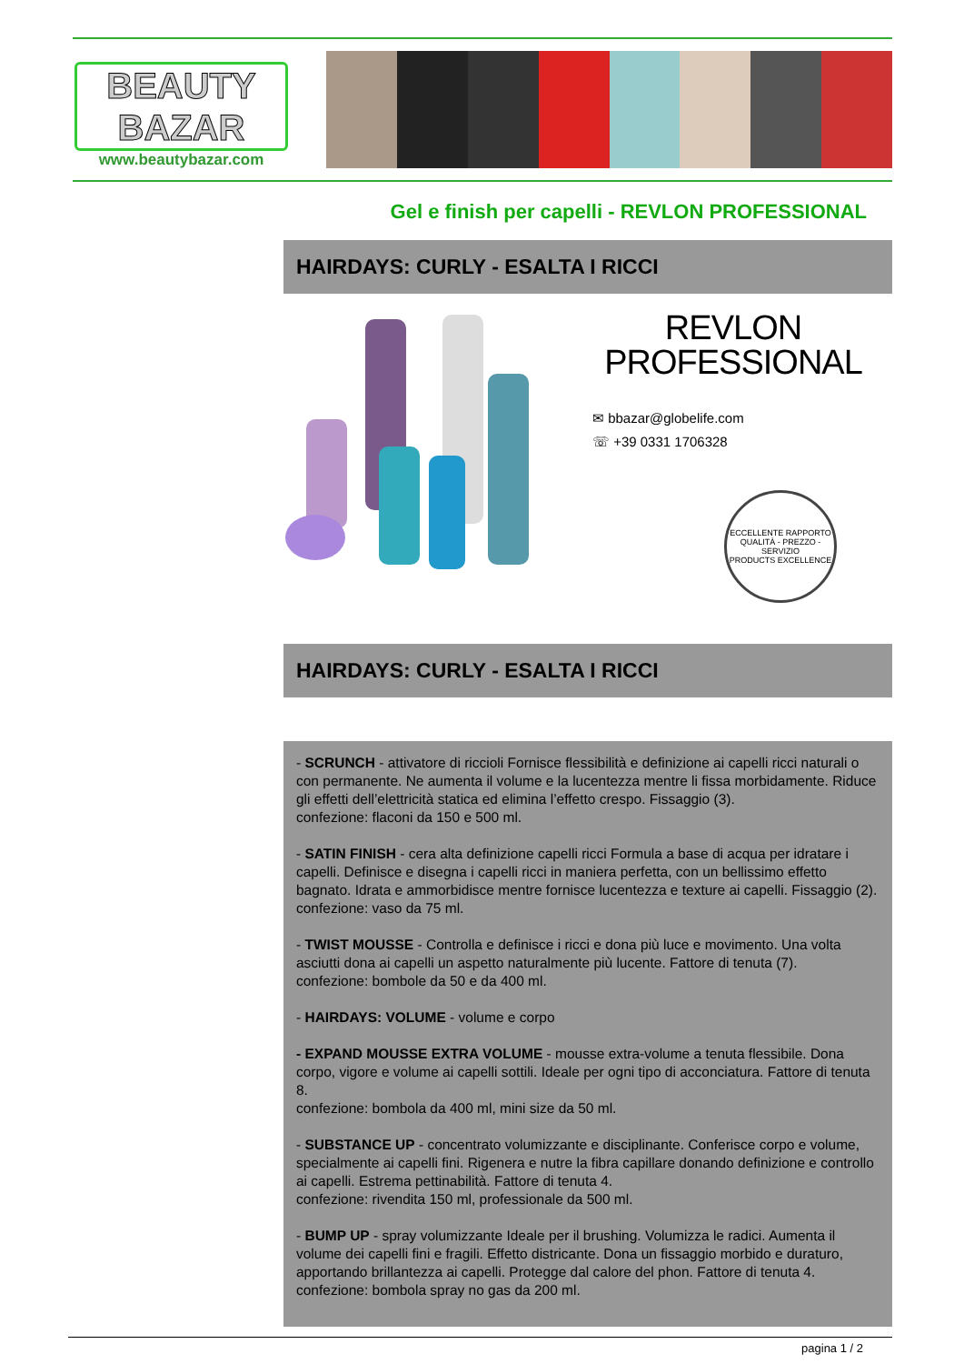BEAUTY
BAZAR
www.beautybazar.com
Gel e finish per capelli - REVLON PROFESSIONAL
HAIRDAYS: CURLY - ESALTA I RICCI
REVLON
PROFESSIONAL
✉ bbazar@globelife.com
☏ +39 0331 1706328
ECCELLENTE RAPPORTO
QUALITÀ - PREZZO - SERVIZIO
PRODUCTS EXCELLENCE
HAIRDAYS: CURLY - ESALTA I RICCI
- SCRUNCH - attivatore di riccioli Fornisce flessibilità e definizione ai capelli ricci naturali o con permanente. Ne aumenta il volume e la lucentezza mentre li fissa morbidamente. Riduce gli effetti dell’elettricità statica ed elimina l’effetto crespo. Fissaggio (3).
confezione: flaconi da 150 e 500 ml.
- SATIN FINISH - cera alta definizione capelli ricci Formula a base di acqua per idratare i capelli. Definisce e disegna i capelli ricci in maniera perfetta, con un bellissimo effetto bagnato. Idrata e ammorbidisce mentre fornisce lucentezza e texture ai capelli. Fissaggio (2).
confezione: vaso da 75 ml.
- TWIST MOUSSE - Controlla e definisce i ricci e dona più luce e movimento. Una volta asciutti dona ai capelli un aspetto naturalmente più lucente. Fattore di tenuta (7).
confezione: bombole da 50 e da 400 ml.
- HAIRDAYS: VOLUME - volume e corpo
- EXPAND MOUSSE EXTRA VOLUME - mousse extra-volume a tenuta flessibile. Dona corpo, vigore e volume ai capelli sottili. Ideale per ogni tipo di acconciatura. Fattore di tenuta 8.
confezione: bombola da 400 ml, mini size da 50 ml.
- SUBSTANCE UP - concentrato volumizzante e disciplinante. Conferisce corpo e volume, specialmente ai capelli fini. Rigenera e nutre la fibra capillare donando definizione e controllo ai capelli. Estrema pettinabilità. Fattore di tenuta 4.
confezione: rivendita 150 ml, professionale da 500 ml.
- BUMP UP - spray volumizzante Ideale per il brushing. Volumizza le radici. Aumenta il volume dei capelli fini e fragili. Effetto districante. Dona un fissaggio morbido e duraturo, apportando brillantezza ai capelli. Protegge dal calore del phon. Fattore di tenuta 4.
confezione: bombola spray no gas da 200 ml.
pagina 1 / 2